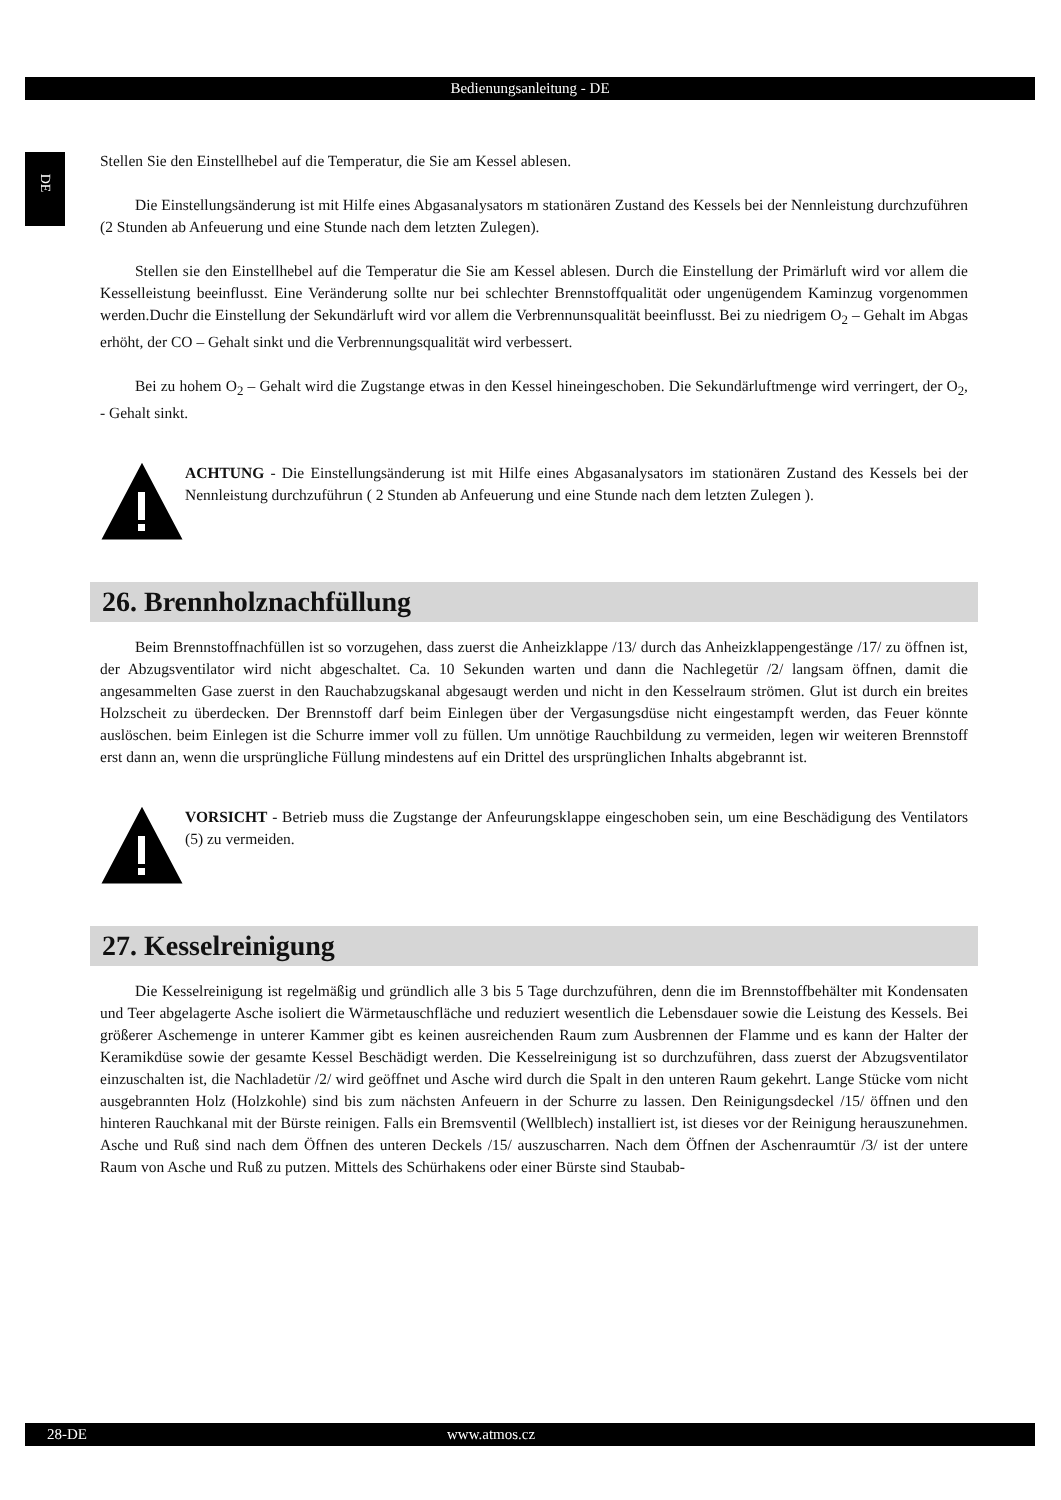Bedienungsanleitung - DE
DE
Stellen Sie den Einstellhebel auf die Temperatur, die Sie am Kessel ablesen.
Die Einstellungsänderung ist mit Hilfe eines Abgasanalysators m stationären Zustand des Kessels bei der Nennleistung durchzuführen (2 Stunden ab Anfeuerung und eine Stunde nach dem letzten Zulegen).
Stellen sie den Einstellhebel auf die Temperatur die Sie am Kessel ablesen. Durch die Einstellung der Primärluft wird vor allem die Kesselleistung beeinflusst. Eine Veränderung sollte nur bei schlechter Brennstoffqualität oder ungenügendem Kaminzug vorgenommen werden.Duchr die Einstellung der Sekundärluft wird vor allem die Verbrennunsqualität beeinflusst. Bei zu niedrigem O<sub>2</sub> – Gehalt im Abgas erhöht, der CO – Gehalt sinkt und die Verbrennungsqualität wird verbessert.
Bei zu hohem O<sub>2</sub> – Gehalt wird die Zugstange etwas in den Kessel hineingeschoben. Die Sekundärluftmenge wird verringert, der O<sub>2</sub>, - Gehalt sinkt.
ACHTUNG - Die Einstellungsänderung ist mit Hilfe eines Abgasanalysators im stationären Zustand des Kessels bei der Nennleistung durchzuführun ( 2 Stunden ab Anfeuerung und eine Stunde nach dem letzten Zulegen ).
26. Brennholznachfüllung
Beim Brennstoffnachfüllen ist so vorzugehen, dass zuerst die Anheizklappe /13/ durch das Anheizklappengestänge /17/ zu öffnen ist, der Abzugsventilator wird nicht abgeschaltet. Ca. 10 Sekunden warten und dann die Nachlegetür /2/ langsam öffnen, damit die angesammelten Gase zuerst in den Rauchabzugskanal abgesaugt werden und nicht in den Kesselraum strömen. Glut ist durch ein breites Holzscheit zu überdecken. Der Brennstoff darf beim Einlegen über der Vergasungsdüse nicht eingestampft werden, das Feuer könnte auslöschen. beim Einlegen ist die Schurre immer voll zu füllen. Um unnötige Rauchbildung zu vermeiden, legen wir weiteren Brennstoff erst dann an, wenn die ursprüngliche Füllung mindestens auf ein Drittel des ursprünglichen Inhalts abgebrannt ist.
VORSICHT - Betrieb muss die Zugstange der Anfeurungsklappe eingeschoben sein, um eine Beschädigung des Ventilators (5) zu vermeiden.
27. Kesselreinigung
Die Kesselreinigung ist regelmäßig und gründlich alle 3 bis 5 Tage durchzuführen, denn die im Brennstoffbehälter mit Kondensaten und Teer abgelagerte Asche isoliert die Wärmetauschfläche und reduziert wesentlich die Lebensdauer sowie die Leistung des Kessels. Bei größerer Aschemenge in unterer Kammer gibt es keinen ausreichenden Raum zum Ausbrennen der Flamme und es kann der Halter der Keramikdüse sowie der gesamte Kessel Beschädigt werden. Die Kesselreinigung ist so durchzuführen, dass zuerst der Abzugsventilator einzuschalten ist, die Nachladetür /2/ wird geöffnet und Asche wird durch die Spalt in den unteren Raum gekehrt. Lange Stücke vom nicht ausgebrannten Holz (Holzkohle) sind bis zum nächsten Anfeuern in der Schurre zu lassen. Den Reinigungsdeckel /15/ öffnen und den hinteren Rauchkanal mit der Bürste reinigen. Falls ein Bremsventil (Wellblech) installiert ist, ist dieses vor der Reinigung herauszunehmen. Asche und Ruß sind nach dem Öffnen des unteren Deckels /15/ auszuscharren. Nach dem Öffnen der Aschenraumtür /3/ ist der untere Raum von Asche und Ruß zu putzen. Mittels des Schürhakens oder einer Bürste sind Staubab-
28-DE www.atmos.cz